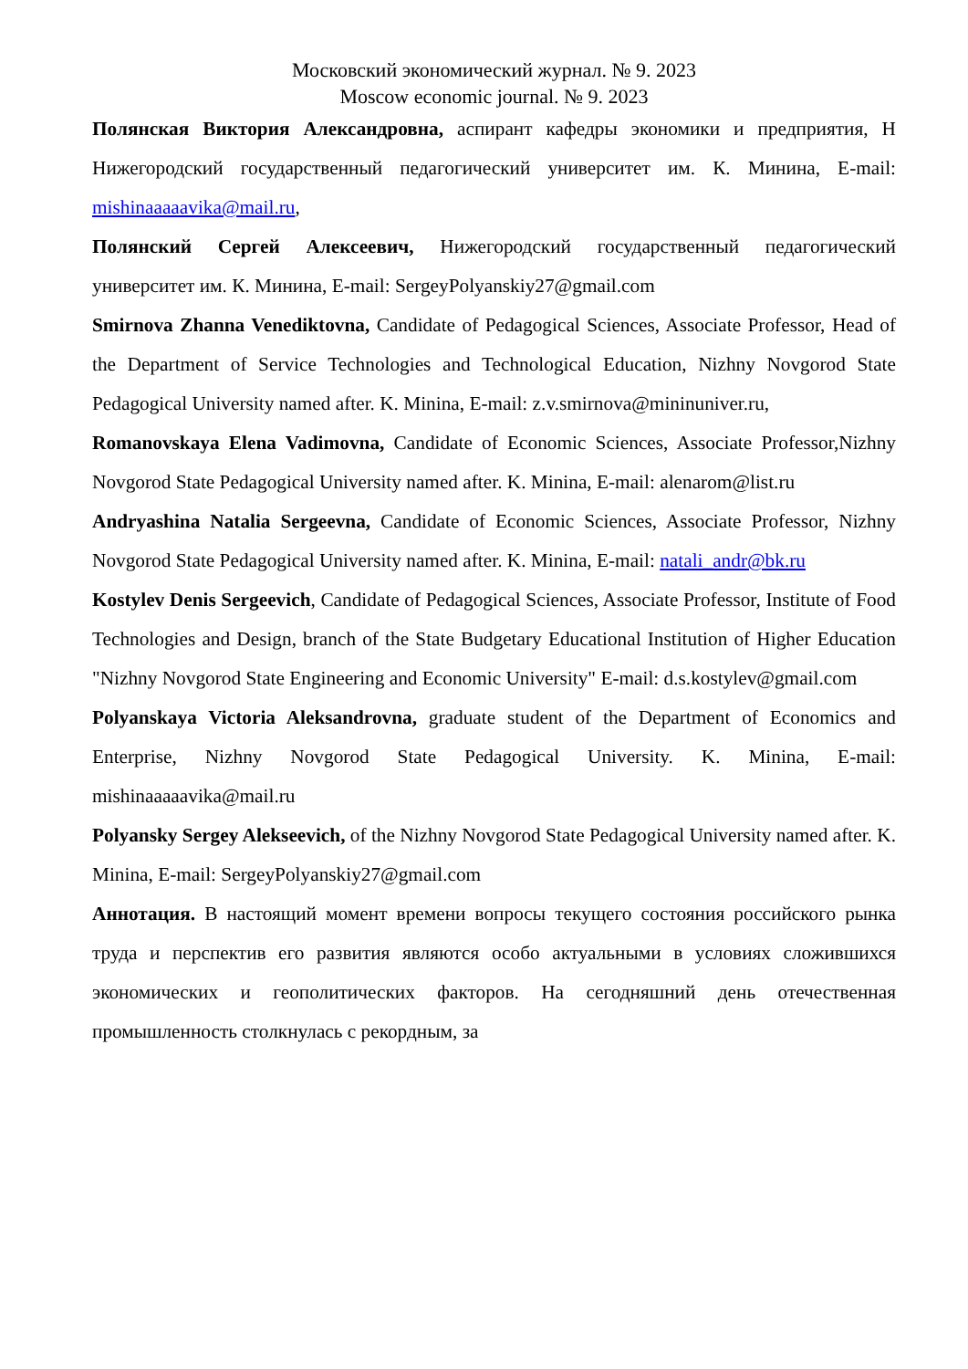Московский экономический журнал. № 9. 2023
Moscow economic journal. № 9. 2023
Полянская Виктория Александровна, аспирант кафедры экономики и предприятия, Н Нижегородский государственный педагогический университет им. К. Минина, E-mail: mishinaaaaavika@mail.ru,
Полянский Сергей Алексеевич, Нижегородский государственный педагогический университет им. К. Минина, E-mail: SergeyPolyanskiy27@gmail.com
Smirnova Zhanna Venediktovna, Candidate of Pedagogical Sciences, Associate Professor, Head of the Department of Service Technologies and Technological Education, Nizhny Novgorod State Pedagogical University named after. K. Minina, E-mail: z.v.smirnova@mininuniver.ru,
Romanovskaya Elena Vadimovna, Candidate of Economic Sciences, Associate Professor,Nizhny Novgorod State Pedagogical University named after. K. Minina, E-mail: alenarom@list.ru
Andryashina Natalia Sergeevna, Candidate of Economic Sciences, Associate Professor, Nizhny Novgorod State Pedagogical University named after. K. Minina, E-mail: natali_andr@bk.ru
Kostylev Denis Sergeevich, Candidate of Pedagogical Sciences, Associate Professor, Institute of Food Technologies and Design, branch of the State Budgetary Educational Institution of Higher Education "Nizhny Novgorod State Engineering and Economic University" E-mail: d.s.kostylev@gmail.com
Polyanskaya Victoria Aleksandrovna, graduate student of the Department of Economics and Enterprise, Nizhny Novgorod State Pedagogical University. K. Minina, E-mail: mishinaaaaavika@mail.ru
Polyansky Sergey Alekseevich, of the Nizhny Novgorod State Pedagogical University named after. K. Minina, E-mail: SergeyPolyanskiy27@gmail.com
Аннотация. В настоящий момент времени вопросы текущего состояния российского рынка труда и перспектив его развития являются особо актуальными в условиях сложившихся экономических и геополитических факторов. На сегодняшний день отечественная промышленность столкнулась с рекордным, за